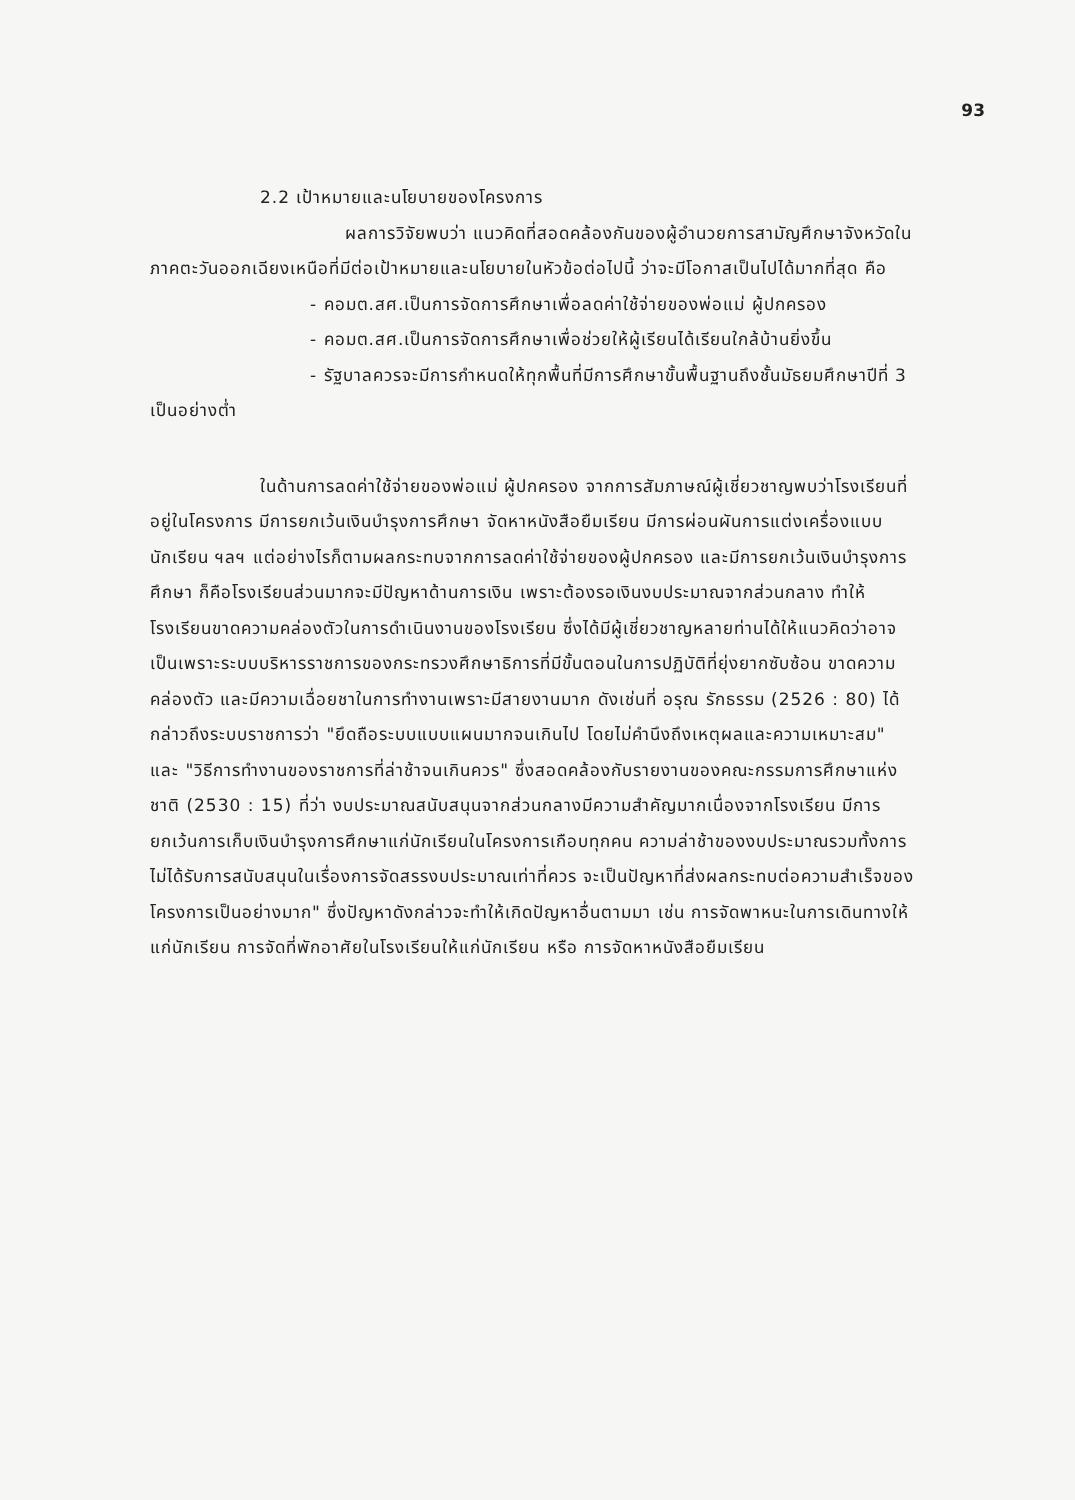93
2.2 เป้าหมายและนโยบายของโครงการ
ผลการวิจัยพบว่า แนวคิดที่สอดคล้องกันของผู้อำนวยการสามัญศึกษาจังหวัดในภาคตะวันออกเฉียงเหนือที่มีต่อเป้าหมายและนโยบายในหัวข้อต่อไปนี้ ว่าจะมีโอกาสเป็นไปได้มากที่สุด คือ
- คอมต.สศ.เป็นการจัดการศึกษาเพื่อลดค่าใช้จ่ายของพ่อแม่ ผู้ปกครอง
- คอมต.สศ.เป็นการจัดการศึกษาเพื่อช่วยให้ผู้เรียนได้เรียนใกล้บ้านยิ่งขึ้น
- รัฐบาลควรจะมีการกำหนดให้ทุกพื้นที่มีการศึกษาขั้นพื้นฐานถึงชั้นมัธยมศึกษาปีที่ 3 เป็นอย่างต่ำ
ในด้านการลดค่าใช้จ่ายของพ่อแม่ ผู้ปกครอง จากการสัมภาษณ์ผู้เชี่ยวชาญพบว่าโรงเรียนที่อยู่ในโครงการ มีการยกเว้นเงินบำรุงการศึกษา จัดหาหนังสือยืมเรียน มีการผ่อนผันการแต่งเครื่องแบบนักเรียน ฯลฯ แต่อย่างไรก็ตามผลกระทบจากการลดค่าใช้จ่ายของผู้ปกครอง และมีการยกเว้นเงินบำรุงการศึกษา ก็คือโรงเรียนส่วนมากจะมีปัญหาด้านการเงิน เพราะต้องรอเงินงบประมาณจากส่วนกลาง ทำให้โรงเรียนขาดความคล่องตัวในการดำเนินงานของโรงเรียน ซึ่งได้มีผู้เชี่ยวชาญหลายท่านได้ให้แนวคิดว่าอาจเป็นเพราะระบบบริหารราชการของกระทรวงศึกษาธิการที่มีขั้นตอนในการปฏิบัติที่ยุ่งยากซับซ้อน ขาดความคล่องตัว และมีความเฉื่อยชาในการทำงานเพราะมีสายงานมาก ดังเช่นที่ อรุณ รักธรรม (2526 : 80) ได้กล่าวถึงระบบราชการว่า "ยึดถือระบบแบบแผนมากจนเกินไป โดยไม่คำนึงถึงเหตุผลและความเหมาะสม" และ "วิธีการทำงานของราชการที่ล่าช้าจนเกินควร" ซึ่งสอดคล้องกับรายงานของคณะกรรมการศึกษาแห่งชาติ (2530 : 15) ที่ว่า งบประมาณสนับสนุนจากส่วนกลางมีความสำคัญมากเนื่องจากโรงเรียน มีการยกเว้นการเก็บเงินบำรุงการศึกษาแก่นักเรียนในโครงการเกือบทุกคน ความล่าช้าของงบประมาณรวมทั้งการไม่ได้รับการสนับสนุนในเรื่องการจัดสรรงบประมาณเท่าที่ควร จะเป็นปัญหาที่ส่งผลกระทบต่อความสำเร็จของโครงการเป็นอย่างมาก" ซึ่งปัญหาดังกล่าวจะทำให้เกิดปัญหาอื่นตามมา เช่น การจัดพาหนะในการเดินทางให้แก่นักเรียน การจัดที่พักอาศัยในโรงเรียนให้แก่นักเรียน หรือ การจัดหาหนังสือยืมเรียน